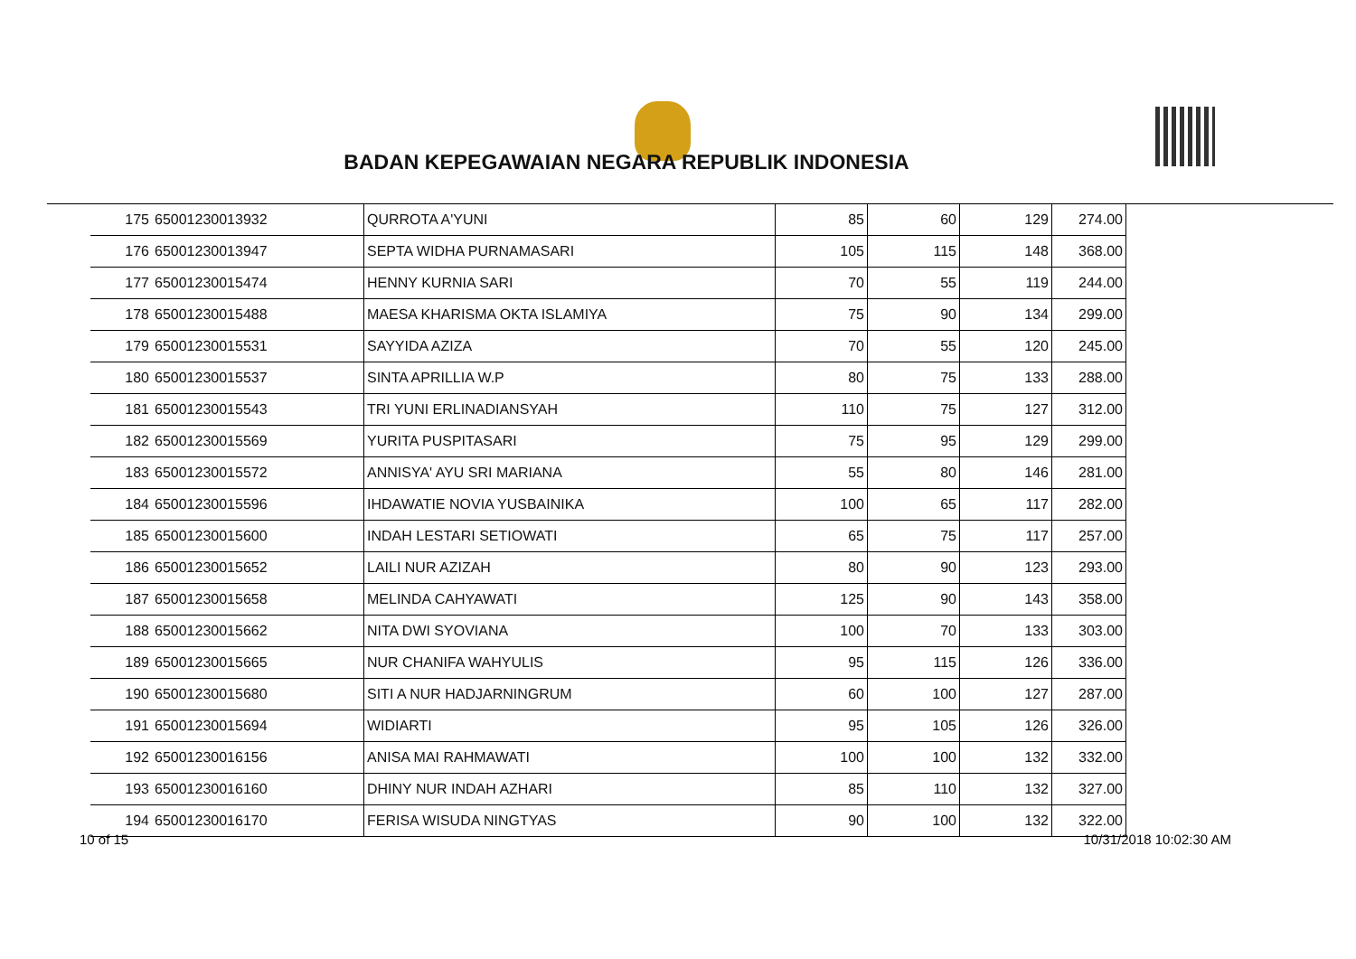BADAN KEPEGAWAIAN NEGARA REPUBLIK INDONESIA
| 175 | 65001230013932 | QURROTA A'YUNI | 85 | 60 | 129 | 274.00 |
| 176 | 65001230013947 | SEPTA WIDHA PURNAMASARI | 105 | 115 | 148 | 368.00 |
| 177 | 65001230015474 | HENNY KURNIA SARI | 70 | 55 | 119 | 244.00 |
| 178 | 65001230015488 | MAESA KHARISMA OKTA ISLAMIYA | 75 | 90 | 134 | 299.00 |
| 179 | 65001230015531 | SAYYIDA AZIZA | 70 | 55 | 120 | 245.00 |
| 180 | 65001230015537 | SINTA APRILLIA W.P | 80 | 75 | 133 | 288.00 |
| 181 | 65001230015543 | TRI YUNI ERLINADIANSYAH | 110 | 75 | 127 | 312.00 |
| 182 | 65001230015569 | YURITA PUSPITASARI | 75 | 95 | 129 | 299.00 |
| 183 | 65001230015572 | ANNISYA' AYU SRI MARIANA | 55 | 80 | 146 | 281.00 |
| 184 | 65001230015596 | IHDAWATIE NOVIA YUSBAINIKA | 100 | 65 | 117 | 282.00 |
| 185 | 65001230015600 | INDAH LESTARI SETIOWATI | 65 | 75 | 117 | 257.00 |
| 186 | 65001230015652 | LAILI NUR AZIZAH | 80 | 90 | 123 | 293.00 |
| 187 | 65001230015658 | MELINDA CAHYAWATI | 125 | 90 | 143 | 358.00 |
| 188 | 65001230015662 | NITA DWI SYOVIANA | 100 | 70 | 133 | 303.00 |
| 189 | 65001230015665 | NUR CHANIFA WAHYULIS | 95 | 115 | 126 | 336.00 |
| 190 | 65001230015680 | SITI A NUR HADJARNINGRUM | 60 | 100 | 127 | 287.00 |
| 191 | 65001230015694 | WIDIARTI | 95 | 105 | 126 | 326.00 |
| 192 | 65001230016156 | ANISA MAI RAHMAWATI | 100 | 100 | 132 | 332.00 |
| 193 | 65001230016160 | DHINY NUR INDAH AZHARI | 85 | 110 | 132 | 327.00 |
| 194 | 65001230016170 | FERISA WISUDA NINGTYAS | 90 | 100 | 132 | 322.00 |
10 of 15 10/31/2018 10:02:30 AM